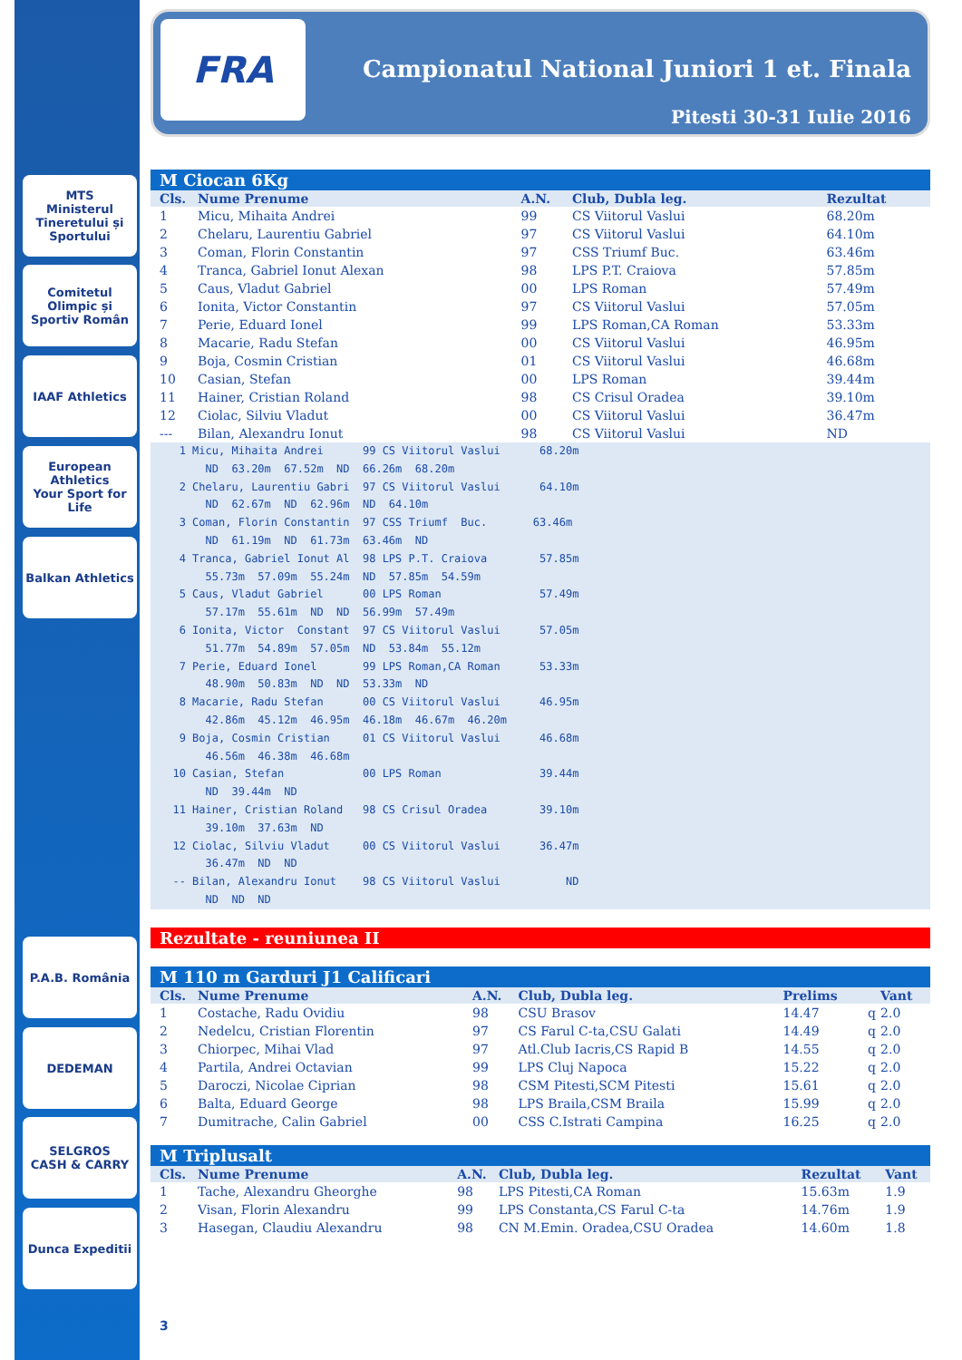MTS
Ministerul Tineretului și Sportului
Comitetul Olimpic și Sportiv Român
IAAF Athletics
European Athletics
Your Sport for Life
Balkan Athletics
P.A.B. România
DEDEMAN
SELGROS
CASH & CARRY
Dunca Expeditii
FRA
Campionatul National Juniori 1 et. Finala
Pitesti 30-31 Iulie 2016
M Ciocan 6Kg
| Cls. | Nume Prenume | A.N. | Club, Dubla leg. | Rezultat |
| --- | --- | --- | --- | --- |
| 1 | Micu, Mihaita Andrei | 99 | CS Viitorul Vaslui | 68.20m |
| 2 | Chelaru, Laurentiu Gabriel | 97 | CS Viitorul Vaslui | 64.10m |
| 3 | Coman, Florin Constantin | 97 | CSS Triumf Buc. | 63.46m |
| 4 | Tranca, Gabriel Ionut Alexan | 98 | LPS P.T. Craiova | 57.85m |
| 5 | Caus, Vladut Gabriel | 00 | LPS Roman | 57.49m |
| 6 | Ionita, Victor Constantin | 97 | CS Viitorul Vaslui | 57.05m |
| 7 | Perie, Eduard Ionel | 99 | LPS Roman,CA Roman | 53.33m |
| 8 | Macarie, Radu Stefan | 00 | CS Viitorul Vaslui | 46.95m |
| 9 | Boja, Cosmin Cristian | 01 | CS Viitorul Vaslui | 46.68m |
| 10 | Casian, Stefan | 00 | LPS Roman | 39.44m |
| 11 | Hainer, Cristian Roland | 98 | CS Crisul Oradea | 39.10m |
| 12 | Ciolac, Silviu Vladut | 00 | CS Viitorul Vaslui | 36.47m |
| --- | Bilan, Alexandru Ionut | 98 | CS Viitorul Vaslui | ND |
   1 Micu, Mihaita Andrei      99 CS Viitorul Vaslui      68.20m
       ND  63.20m  67.52m  ND  66.26m  68.20m
   2 Chelaru, Laurentiu Gabri  97 CS Viitorul Vaslui      64.10m
       ND  62.67m  ND  62.96m  ND  64.10m
   3 Coman, Florin Constantin  97 CSS Triumf  Buc.       63.46m
       ND  61.19m  ND  61.73m  63.46m  ND
   4 Tranca, Gabriel Ionut Al  98 LPS P.T. Craiova        57.85m
       55.73m  57.09m  55.24m  ND  57.85m  54.59m
   5 Caus, Vladut Gabriel      00 LPS Roman               57.49m
       57.17m  55.61m  ND  ND  56.99m  57.49m
   6 Ionita, Victor  Constant  97 CS Viitorul Vaslui      57.05m
       51.77m  54.89m  57.05m  ND  53.84m  55.12m
   7 Perie, Eduard Ionel       99 LPS Roman,CA Roman      53.33m
       48.90m  50.83m  ND  ND  53.33m  ND
   8 Macarie, Radu Stefan      00 CS Viitorul Vaslui      46.95m
       42.86m  45.12m  46.95m  46.18m  46.67m  46.20m
   9 Boja, Cosmin Cristian     01 CS Viitorul Vaslui      46.68m
       46.56m  46.38m  46.68m
  10 Casian, Stefan            00 LPS Roman               39.44m
       ND  39.44m  ND
  11 Hainer, Cristian Roland   98 CS Crisul Oradea        39.10m
       39.10m  37.63m  ND
  12 Ciolac, Silviu Vladut     00 CS Viitorul Vaslui      36.47m
       36.47m  ND  ND
  -- Bilan, Alexandru Ionut    98 CS Viitorul Vaslui          ND
       ND  ND  ND
Rezultate - reuniunea II
M 110 m Garduri J1 Calificari
| Cls. | Nume Prenume | A.N. | Club, Dubla leg. | Prelims | | Vant |
| --- | --- | --- | --- | --- | --- | --- |
| 1 | Costache, Radu Ovidiu | 98 | CSU Brasov | 14.47 | q | 2.0 |
| 2 | Nedelcu, Cristian Florentin | 97 | CS Farul C-ta,CSU Galati | 14.49 | q | 2.0 |
| 3 | Chiorpec, Mihai Vlad | 97 | Atl.Club Iacris,CS Rapid B | 14.55 | q | 2.0 |
| 4 | Partila, Andrei Octavian | 99 | LPS Cluj Napoca | 15.22 | q | 2.0 |
| 5 | Daroczi, Nicolae Ciprian | 98 | CSM Pitesti,SCM Pitesti | 15.61 | q | 2.0 |
| 6 | Balta, Eduard George | 98 | LPS Braila,CSM Braila | 15.99 | q | 2.0 |
| 7 | Dumitrache, Calin Gabriel | 00 | CSS C.Istrati Campina | 16.25 | q | 2.0 |
M Triplusalt
| Cls. | Nume Prenume | A.N. | Club, Dubla leg. | Rezultat | Vant |
| --- | --- | --- | --- | --- | --- |
| 1 | Tache, Alexandru Gheorghe | 98 | LPS Pitesti,CA Roman | 15.63m | 1.9 |
| 2 | Visan, Florin Alexandru | 99 | LPS Constanta,CS Farul C-ta | 14.76m | 1.9 |
| 3 | Hasegan, Claudiu Alexandru | 98 | CN M.Emin. Oradea,CSU Oradea | 14.60m | 1.8 |
3